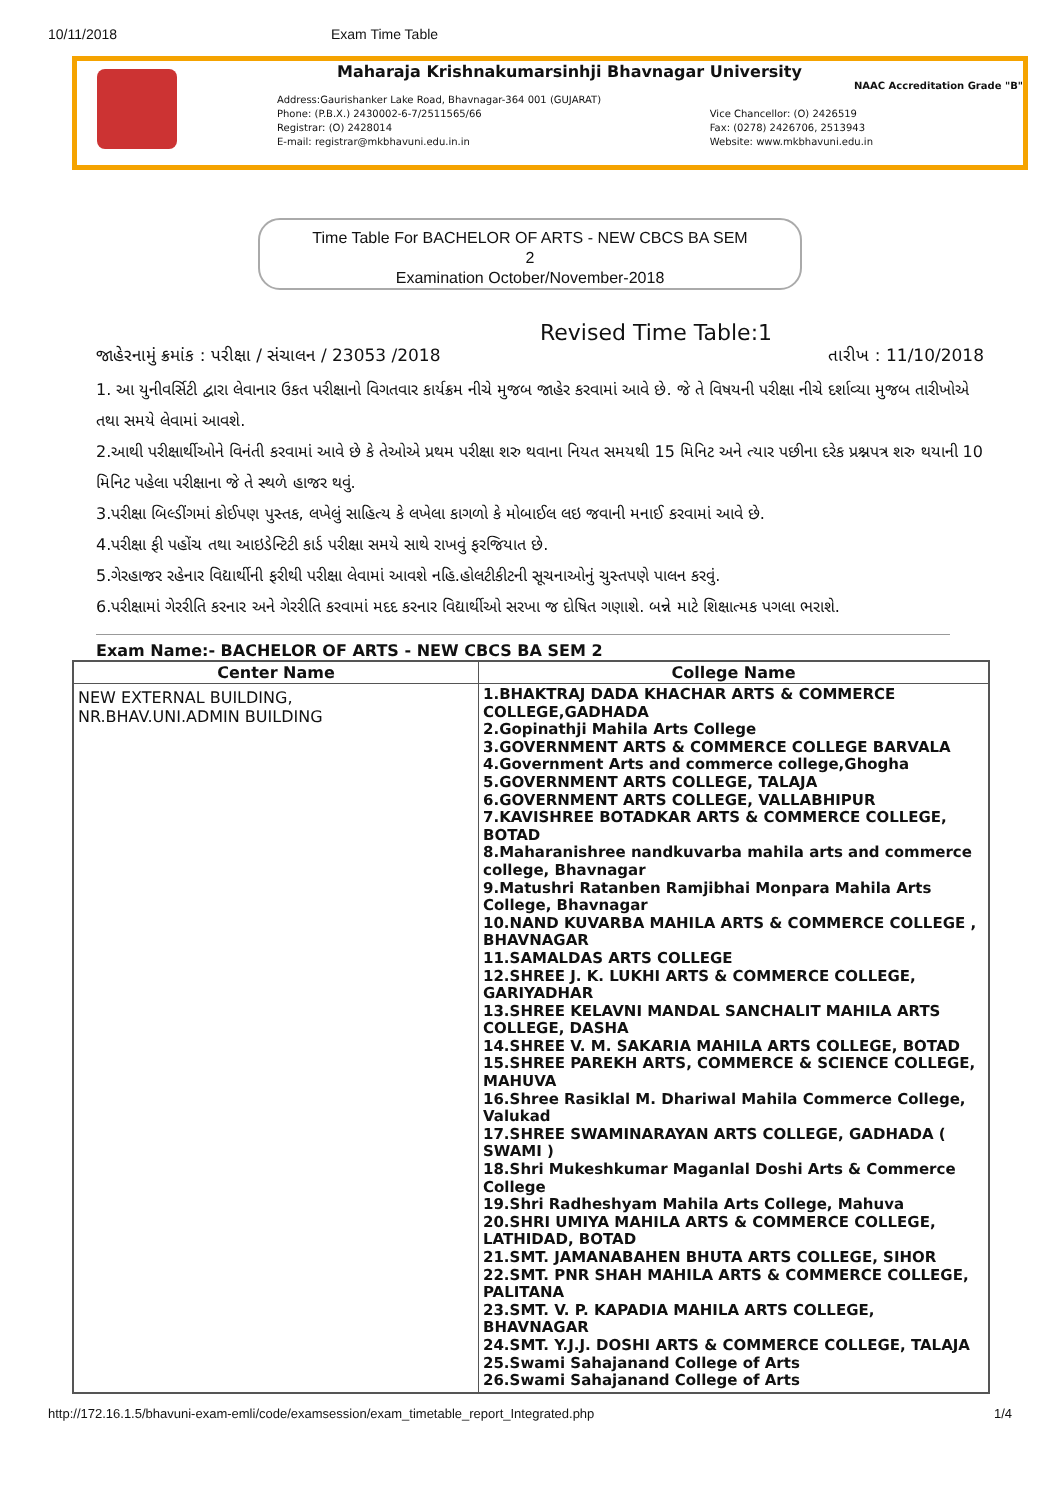10/11/2018 Exam Time Table
Maharaja Krishnakumarsinhji Bhavnagar University
NAAC Accreditation Grade "B"
Address:Gaurishanker Lake Road, Bhavnagar-364 001 (GUJARAT)
Phone: (P.B.X.) 2430002-6-7/2511565/66
Registrar: (O) 2428014
E-mail: registrar@mkbhavuni.edu.in.in
Vice Chancellor: (O) 2426519
Fax: (0278) 2426706, 2513943
Website: www.mkbhavuni.edu.in
Time Table For BACHELOR OF ARTS - NEW CBCS BA SEM
2
Examination October/November-2018
Revised Time Table:1
જાહેરનામું ક્રમાંક : પરીક્ષા / સંચાલન / 23053 /2018 તારીખ : 11/10/2018
1. આ યુનીવર્સિટી દ્વારા લેવાનાર ઉકત પરીક્ષાનો વિગતવાર કાર્યક્રમ નીચે મુજબ જાહેર કરવામાં આવે છે. જે તે વિષયની પરીક્ષા નીચે દર્શાવ્યા મુજબ તારીખોએ તથા સમયે લેવામાં આવશે.
2.આથી પરીક્ષાર્થીઓને વિનંતી કરવામાં આવે છે કે તેઓએ પ્રથમ પરીક્ષા શરુ થવાના નિયત સમયથી 15 મિનિટ અને ત્યાર પછીના દરેક પ્રશ્નપત્ર શરુ થયાની 10 મિનિટ પહેલા પરીક્ષાના જે તે સ્થળે હાજર થવું.
3.પરીક્ષા બિલ્ડીંગમાં કોઈપણ પુસ્તક, લખેલું સાહિત્ય કે લખેલા કાગળો કે મોબાઈલ લઇ જવાની મનાઈ કરવામાં આવે છે.
4.પરીક્ષા ફી પહોંચ તથા આઇડેન્ટિટી કાર્ડ પરીક્ષા સમયે સાથે રાખવું ફરજિયાત છે.
5.ગેરહાજર રહેનાર વિદ્યાર્થીની ફરીથી પરીક્ષા લેવામાં આવશે નહિ.હોલટીકીટની સૂચનાઓનું ચુસ્તપણે પાલન કરવું.
6.પરીક્ષામાં ગેરરીતિ કરનાર અને ગેરરીતિ કરવામાં મદદ કરનાર વિદ્યાર્થીઓ સરખા જ દોષિત ગણાશે. બન્ને માટે શિક્ષાત્મક પગલા ભરાશે.
Exam Name:- BACHELOR OF ARTS - NEW CBCS BA SEM 2
| Center Name | College Name |
| --- | --- |
| NEW EXTERNAL BUILDING, NR.BHAV.UNI.ADMIN BUILDING | 1.BHAKTRAJ DADA KHACHAR ARTS & COMMERCE COLLEGE,GADHADA 2.Gopinathji Mahila Arts College 3.GOVERNMENT ARTS & COMMERCE COLLEGE BARVALA 4.Government Arts and commerce college,Ghogha 5.GOVERNMENT ARTS COLLEGE, TALAJA 6.GOVERNMENT ARTS COLLEGE, VALLABHIPUR 7.KAVISHREE BOTADKAR ARTS & COMMERCE COLLEGE, BOTAD 8.Maharanishree nandkuvarba mahila arts and commerce college, Bhavnagar 9.Matushri Ratanben Ramjibhai Monpara Mahila Arts College, Bhavnagar 10.NAND KUVARBA MAHILA ARTS & COMMERCE COLLEGE , BHAVNAGAR 11.SAMALDAS ARTS COLLEGE 12.SHREE J. K. LUKHI ARTS & COMMERCE COLLEGE, GARIYADHAR 13.SHREE KELAVNI MANDAL SANCHALIT MAHILA ARTS COLLEGE, DASHA 14.SHREE V. M. SAKARIA MAHILA ARTS COLLEGE, BOTAD 15.SHREE PAREKH ARTS, COMMERCE & SCIENCE COLLEGE, MAHUVA 16.Shree Rasiklal M. Dhariwal Mahila Commerce College, Valukad 17.SHREE SWAMINARAYAN ARTS COLLEGE, GADHADA ( SWAMI ) 18.Shri Mukeshkumar Maganlal Doshi Arts & Commerce College 19.Shri Radheshyam Mahila Arts College, Mahuva 20.SHRI UMIYA MAHILA ARTS & COMMERCE COLLEGE, LATHIDAD, BOTAD 21.SMT. JAMANABAHEN BHUTA ARTS COLLEGE, SIHOR 22.SMT. PNR SHAH MAHILA ARTS & COMMERCE COLLEGE, PALITANA 23.SMT. V. P. KAPADIA MAHILA ARTS COLLEGE, BHAVNAGAR 24.SMT. Y.J.J. DOSHI ARTS & COMMERCE COLLEGE, TALAJA 25.Swami Sahajanand College of Arts 26.Swami Sahajanand College of Arts |
http://172.16.1.5/bhavuni-exam-emli/code/examsession/exam_timetable_report_Integrated.php 1/4